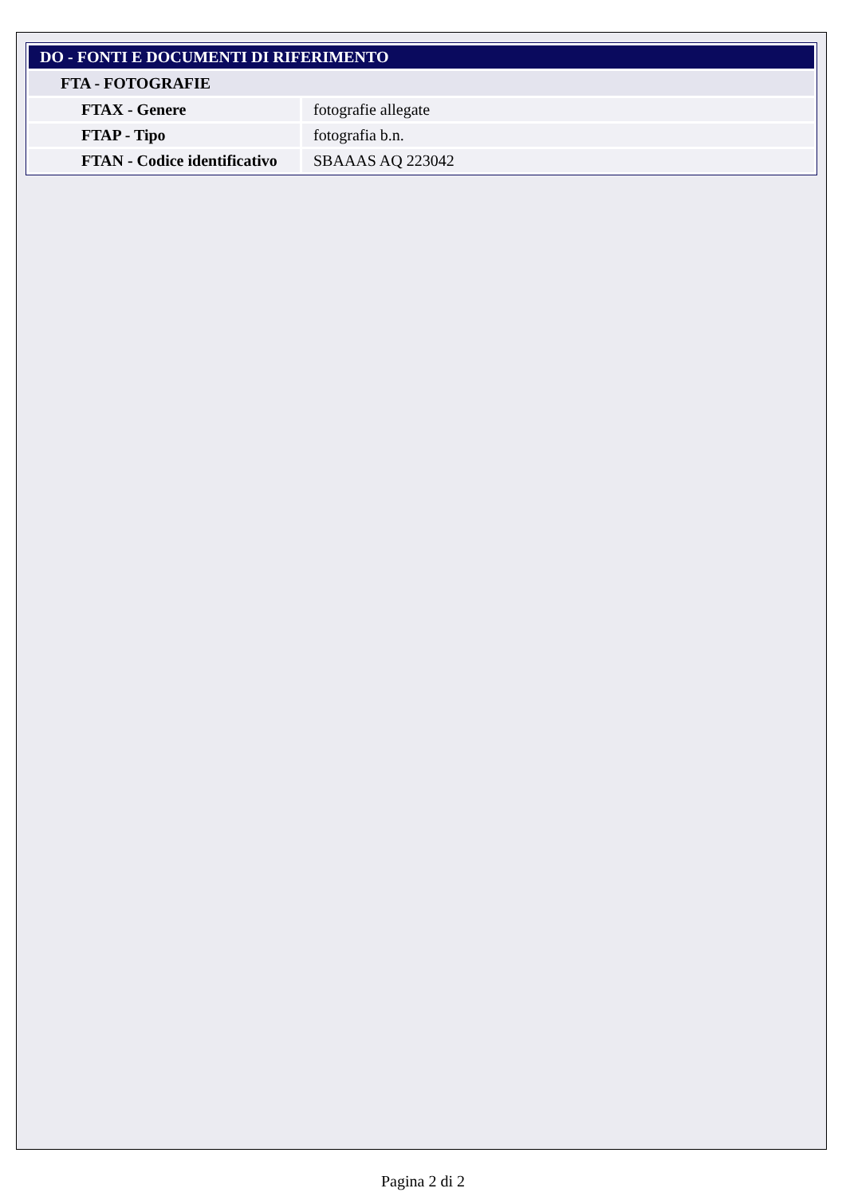| DO - FONTI E DOCUMENTI DI RIFERIMENTO | |
| FTA - FOTOGRAFIE | |
| FTAX - Genere | fotografie allegate |
| FTAP - Tipo | fotografia b.n. |
| FTAN - Codice identificativo | SBAAAS AQ 223042 |
Pagina 2 di 2